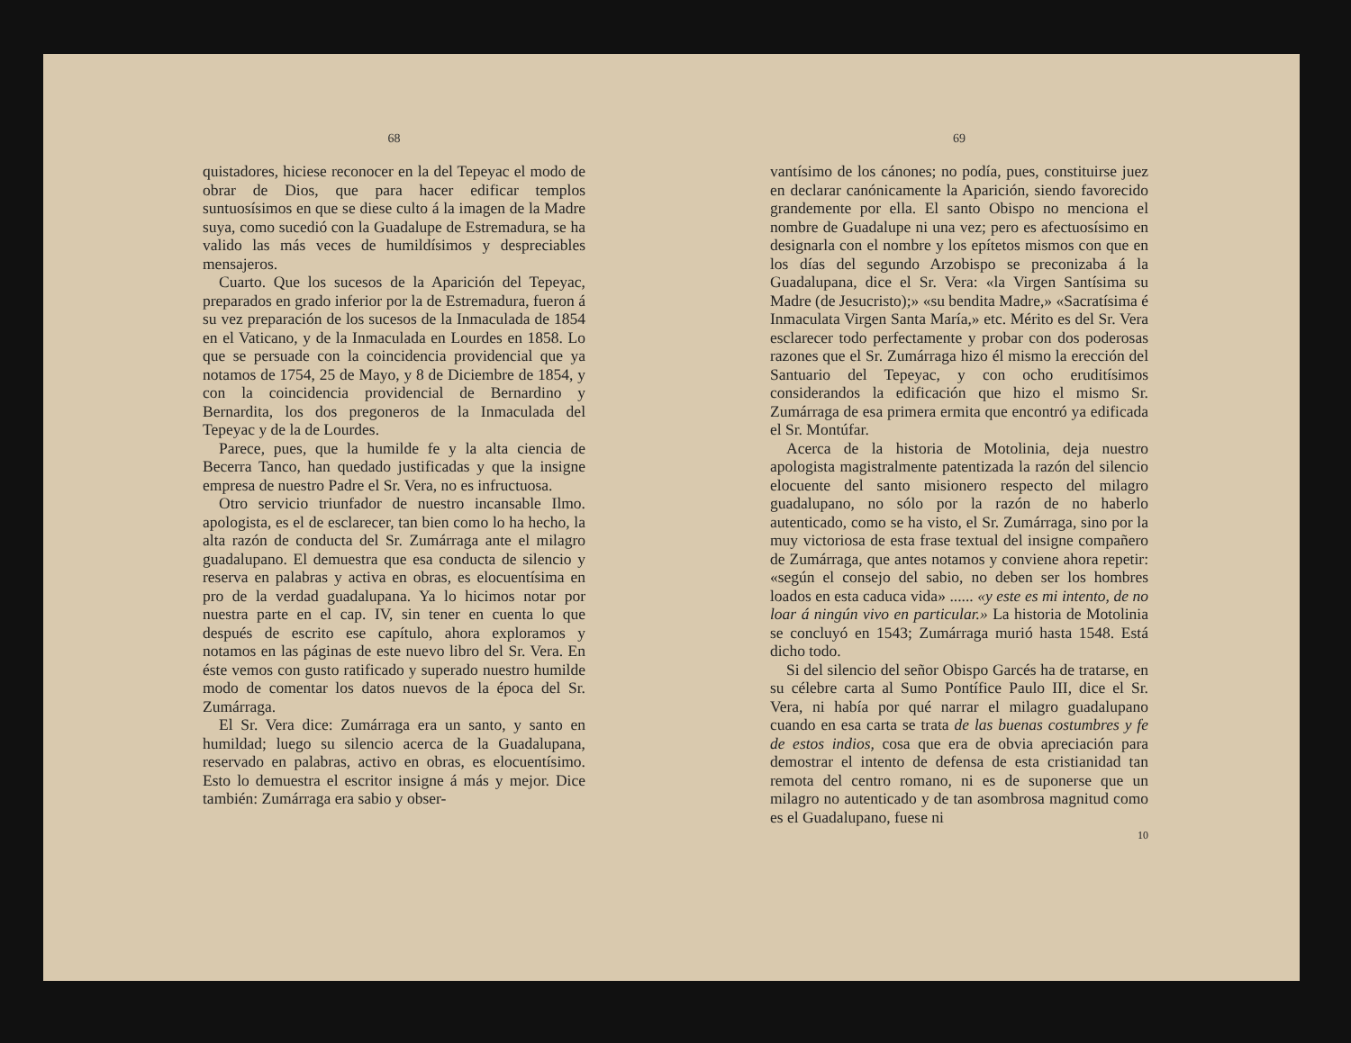68
quistadores, hiciese reconocer en la del Tepeyac el modo de obrar de Dios, que para hacer edificar templos suntuosísimos en que se diese culto á la imagen de la Madre suya, como sucedió con la Guadalupe de Estremadura, se ha valido las más veces de humildísimos y despreciables mensajeros.
Cuarto. Que los sucesos de la Aparición del Tepeyac, preparados en grado inferior por la de Estremadura, fueron á su vez preparación de los sucesos de la Inmaculada de 1854 en el Vaticano, y de la Inmaculada en Lourdes en 1858. Lo que se persuade con la coincidencia providencial que ya notamos de 1754, 25 de Mayo, y 8 de Diciembre de 1854, y con la coincidencia providencial de Bernardino y Bernardita, los dos pregoneros de la Inmaculada del Tepeyac y de la de Lourdes.
Parece, pues, que la humilde fe y la alta ciencia de Becerra Tanco, han quedado justificadas y que la insigne empresa de nuestro Padre el Sr. Vera, no es infructuosa.
Otro servicio triunfador de nuestro incansable Ilmo. apologista, es el de esclarecer, tan bien como lo ha hecho, la alta razón de conducta del Sr. Zumárraga ante el milagro guadalupano. El demuestra que esa conducta de silencio y reserva en palabras y activa en obras, es elocuentísima en pro de la verdad guadalupana. Ya lo hicimos notar por nuestra parte en el cap. IV, sin tener en cuenta lo que después de escrito ese capítulo, ahora exploramos y notamos en las páginas de este nuevo libro del Sr. Vera. En éste vemos con gusto ratificado y superado nuestro humilde modo de comentar los datos nuevos de la época del Sr. Zumárraga.
El Sr. Vera dice: Zumárraga era un santo, y santo en humildad; luego su silencio acerca de la Guadalupana, reservado en palabras, activo en obras, es elocuentísimo. Esto lo demuestra el escritor insigne á más y mejor. Dice también: Zumárraga era sabio y obser-
69
vantísimo de los cánones; no podía, pues, constituirse juez en declarar canónicamente la Aparición, siendo favorecido grandemente por ella. El santo Obispo no menciona el nombre de Guadalupe ni una vez; pero es afectuosísimo en designarla con el nombre y los epítetos mismos con que en los días del segundo Arzobispo se preconizaba á la Guadalupana, dice el Sr. Vera: «la Virgen Santísima su Madre (de Jesucristo);» «su bendita Madre,» «Sacratísima é Inmaculata Virgen Santa María,» etc. Mérito es del Sr. Vera esclarecer todo perfectamente y probar con dos poderosas razones que el Sr. Zumárraga hizo él mismo la erección del Santuario del Tepeyac, y con ocho eruditísimos considerandos la edificación que hizo el mismo Sr. Zumárraga de esa primera ermita que encontró ya edificada el Sr. Montúfar.
Acerca de la historia de Motolinia, deja nuestro apologista magistralmente patentizada la razón del silencio elocuente del santo misionero respecto del milagro guadalupano, no sólo por la razón de no haberlo autenticado, como se ha visto, el Sr. Zumárraga, sino por la muy victoriosa de esta frase textual del insigne compañero de Zumárraga, que antes notamos y conviene ahora repetir: «según el consejo del sabio, no deben ser los hombres loados en esta caduca vida» ...... «y este es mi intento, de no loar á ningún vivo en particular.» La historia de Motolinia se concluyó en 1543; Zumárraga murió hasta 1548. Está dicho todo.
Si del silencio del señor Obispo Garcés ha de tratarse, en su célebre carta al Sumo Pontífice Paulo III, dice el Sr. Vera, ni había por qué narrar el milagro guadalupano cuando en esa carta se trata de las buenas costumbres y fe de estos indios, cosa que era de obvia apreciación para demostrar el intento de defensa de esta cristianidad tan remota del centro romano, ni es de suponerse que un milagro no autenticado y de tan asombrosa magnitud como es el Guadalupano, fuese ni
10